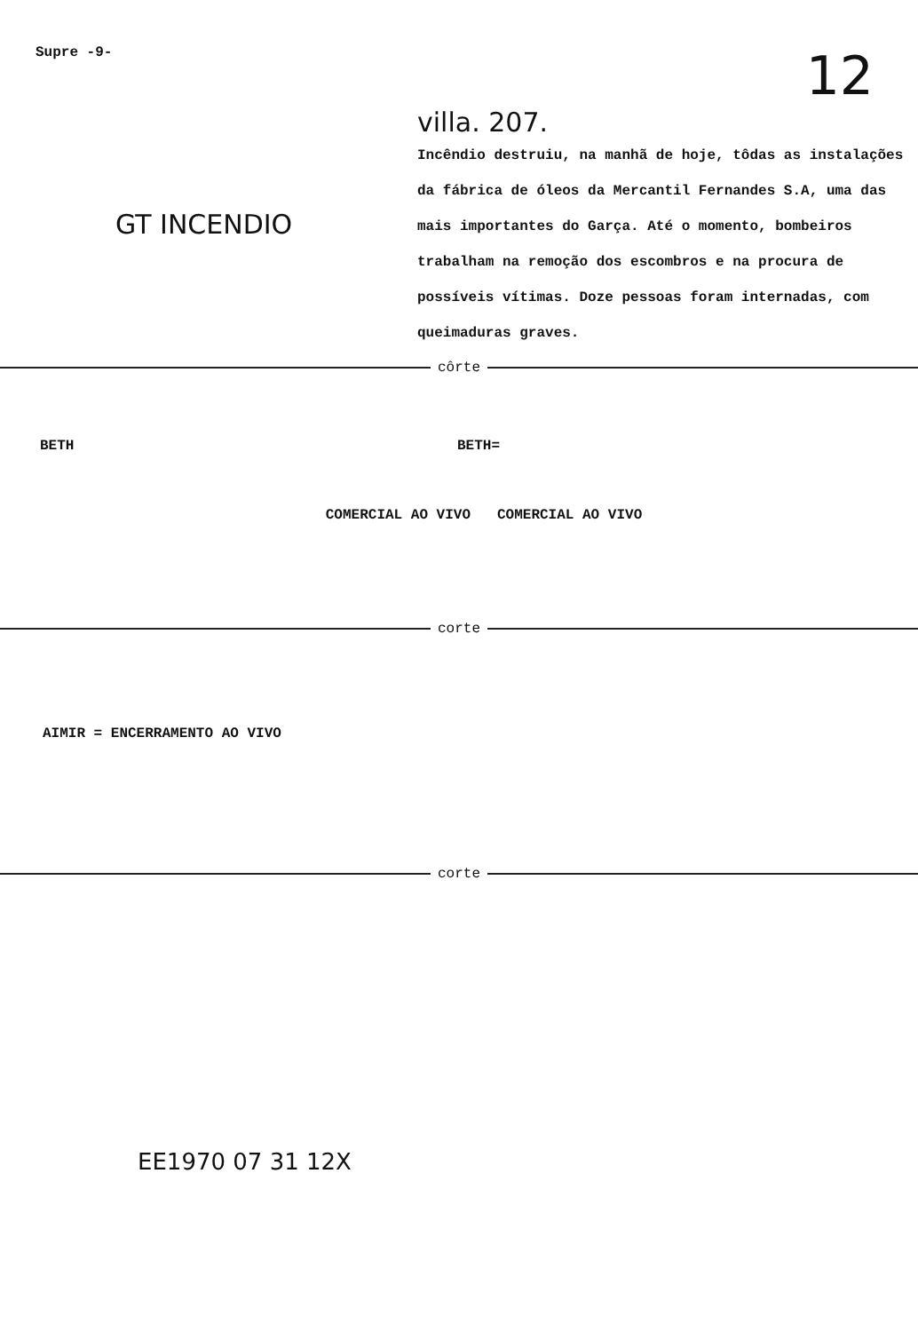Supre -9- 12
villa. 207.
GT INCENDIO
Incêndio destruiu, na manhã de hoje, tôdas as instalações da fábrica de óleos da Mercantil Fernandes S.A, uma das mais importantes do Garça. Até o momento, bombeiros trabalham na remoção dos escombros e na procura de possíveis vítimas. Doze pessoas foram internadas, com queimaduras graves.
côrte
BETH BETH=
COMERCIAL AO VIVO COMERCIAL AO VIVO
corte
AIMIR = ENCERRAMENTO AO VIVO
corte
EE1970 07 31 12X